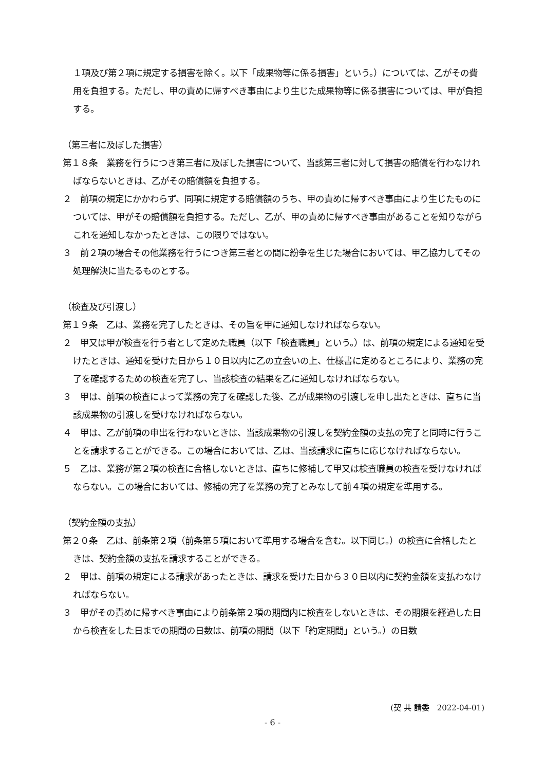１項及び第２項に規定する損害を除く。以下「成果物等に係る損害」という。）については、乙がその費用を負担する。ただし、甲の責めに帰すべき事由により生じた成果物等に係る損害については、甲が負担する。
（第三者に及ぼした損害）
第１８条　業務を行うにつき第三者に及ぼした損害について、当該第三者に対して損害の賠償を行わなければならないときは、乙がその賠償額を負担する。
２　前項の規定にかかわらず、同項に規定する賠償額のうち、甲の責めに帰すべき事由により生じたものについては、甲がその賠償額を負担する。ただし、乙が、甲の責めに帰すべき事由があることを知りながらこれを通知しなかったときは、この限りではない。
３　前２項の場合その他業務を行うにつき第三者との間に紛争を生じた場合においては、甲乙協力してその処理解決に当たるものとする。
（検査及び引渡し）
第１９条　乙は、業務を完了したときは、その旨を甲に通知しなければならない。
２　甲又は甲が検査を行う者として定めた職員（以下「検査職員」という。）は、前項の規定による通知を受けたときは、通知を受けた日から１０日以内に乙の立会いの上、仕様書に定めるところにより、業務の完了を確認するための検査を完了し、当該検査の結果を乙に通知しなければならない。
３　甲は、前項の検査によって業務の完了を確認した後、乙が成果物の引渡しを申し出たときは、直ちに当該成果物の引渡しを受けなければならない。
４　甲は、乙が前項の申出を行わないときは、当該成果物の引渡しを契約金額の支払の完了と同時に行うことを請求することができる。この場合においては、乙は、当該請求に直ちに応じなければならない。
５　乙は、業務が第２項の検査に合格しないときは、直ちに修補して甲又は検査職員の検査を受けなければならない。この場合においては、修補の完了を業務の完了とみなして前４項の規定を準用する。
（契約金額の支払）
第２０条　乙は、前条第２項（前条第５項において準用する場合を含む。以下同じ。）の検査に合格したときは、契約金額の支払を請求することができる。
２　甲は、前項の規定による請求があったときは、請求を受けた日から３０日以内に契約金額を支払わなければならない。
３　甲がその責めに帰すべき事由により前条第２項の期間内に検査をしないときは、その期限を経過した日から検査をした日までの期間の日数は、前項の期間（以下「約定期間」という。）の日数
(契 共 請委　2022-04-01)
- 6 -